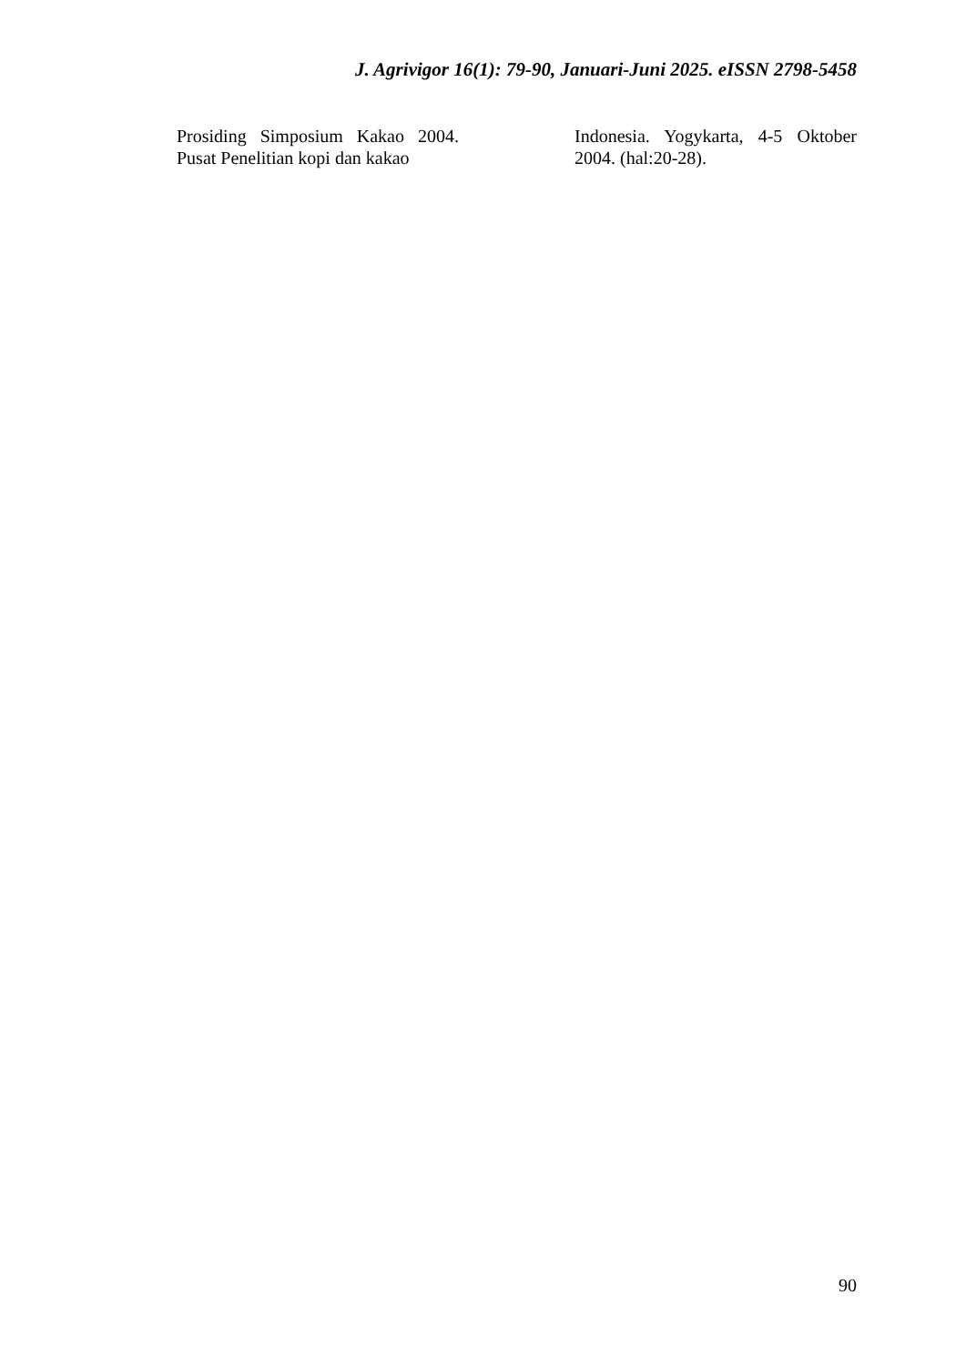J. Agrivigor 16(1): 79-90, Januari-Juni 2025. eISSN 2798-5458
Prosiding Simposium Kakao 2004. Pusat Penelitian kopi dan kakao
Indonesia. Yogykarta, 4-5 Oktober 2004. (hal:20-28).
90